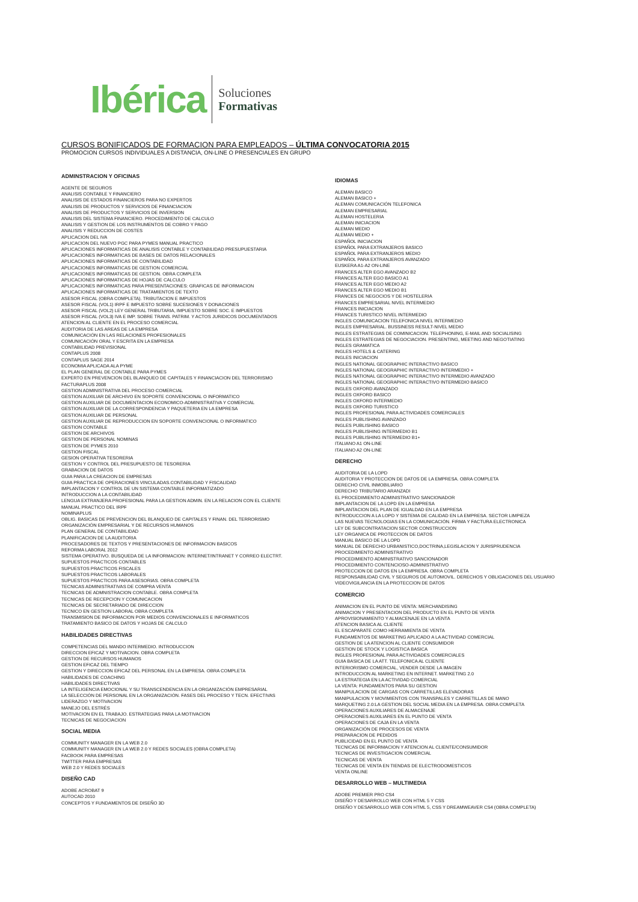Ibérica
Soluciones
Formativas
CURSOS BONIFICADOS DE FORMACION PARA EMPLEADOS – ÚLTIMA CONVOCATORIA 2015
PROMOCION CURSOS INDIVIDUALES A DISTANCIA, ON-LINE O PRESENCIALES EN GRUPO
ADMINSTRACION Y OFICINAS
AGENTE DE SEGUROS
ANALISIS CONTABLE Y FINANCIERO
ANALISIS DE ESTADOS FINANCIEROS PARA NO EXPERTOS
ANALISIS DE PRODUCTOS Y SERVICIOS DE FINANCIACION
ANALISIS DE PRODUCTOS Y SERVICIOS DE INVERSION
ANALISIS DEL SISTEMA FINANCIERO. PROCEDIMIENTO DE CALCULO
ANALISIS Y GESTION DE LOS INSTRUMENTOS DE COBRO Y PAGO
ANALISIS Y REDUCCION DE COSTES
APLICACION DEL IVA
APLICACION DEL NUEVO PGC PARA PYMES MANUAL PRACTICO
APLICACIONES INFORMATICAS DE ANALISIS CONTABLE Y CONTABILIDAD PRESUPUESTARIA
APLICACIONES INFORMATICAS DE BASES DE DATOS RELACIONALES
APLICACIONES INFORMATICAS DE CONTABILIDAD
APLICACIONES INFORMATICAS DE GESTION COMERCIAL
APLICACIONES INFORMATICAS DE GESTION. OBRA COMPLETA
APLICACIONES INFORMATICAS DE HOJAS DE CALCULO
APLICACIONES INFORMATICAS PARA PRESENTACIONES: GRAFICAS DE INFORMACION
APLICACIONES INFORMATICAS DE TRATAMIENTOS DE TEXTO
ASESOR FISCAL (OBRA COMPLETA). TRIBUTACION E IMPUESTOS
ASESOR FISCAL (VOL1) IRPF E IMPUESTO SOBRE SUCESIONES Y DONACIONES
ASESOR FISCAL (VOL2) LEY GENERAL TRIBUTARIA, IMPUESTO SOBRE SOC. E IMPUESTOS
ASESOR FISCAL (VOL3) IVA E IMP. SOBRE TRANS. PATRIM. Y ACTOS JURIDICOS DOCUMENTADOS
ATENCION AL CLIENTE EN EL PROCESO COMERCIAL
AUDITORIA DE LAS AREAS DE LA EMPRESA
COMUNICACIÓN EN LAS RELACIONES PROFESIONALES
COMUNICACIÓN ORAL Y ESCRITA EN LA EMPRESA
CONTABILIDAD PREVISIONAL
CONTAPLUS 2008
CONTAPLUS SAGE 2014
ECONOMIA APLICADA ALA PYME
EL PLAN GENERAL DE CONTABLE PARA PYMES
EXPERTO EN PREVENCION DEL BLANQUEO DE CAPITALES Y FINANCIACION DEL TERRORISMO
FACTURAPLUS 2008
GESTION ADMINISTRATIVA DEL PROCESO COMERCIAL
GESTION AUXILIAR DE ARCHIVO EN SOPORTE CONVENCIONAL O INFORMATICO
GESTION AUXILIAR DE DOCUMENTACION ECONOMICO-ADMINISTRATIVA Y COMERCIAL
GESTION AUXILIAR DE LA CORRESPONDENCIA Y PAQUETERIA EN LA EMPRESA
GESTION AUXILIAR DE PERSONAL
GESTION AUXILIAR DE REPRODUCCION EN SOPORTE CONVENCIONAL O INFORMATICO
GESTION CONTABLE
GESTION DE ARCHIVOS
GESTION DE PERSONAL NOMINAS
GESTION DE PYMES 2010
GESTION FISCAL
GESION OPERATIVA TESORERIA
GESTION Y CONTROL DEL PRESUPUESTO DE TESORERIA
GRABACION DE DATOS
GUIA PARA LA CREACION DE EMPRESAS
GUIA PRACTICA DE OPERACIONES VINCULADAS.CONTABILIDAD Y FISCALIDAD
IMPLANTACION Y CONTROL DE UN SISTEMA CONTABLE INFORMATIZADO
INTRODUCCION A LA CONTABILIDAD
LENGUA EXTRANJERA PROFESIONAL PARA LA GESTION ADMIN. EN LA RELACION CON EL CLIENTE
MANUAL PRACTICO DEL IRPF
NOMINAPLUS
OBLIG. BASICAS DE PREVENCION DEL BLANQUEO DE CAPITALES Y FINAN. DEL TERRORISMO
ORGANIZACIÓN EMPRESARIAL Y DE RECURSOS HUMANOS
PLAN GENERAL DE CONTABILIDAD
PLANIFICACION DE LA AUDITORIA
PROCESADORES DE TEXTOS Y PRESENTACIONES DE INFORMACION BASICOS
REFORMA LABORAL 2012
SISTEMA OPERATIVO. BUSQUEDA DE LA INFORMACION: INTERNET/INTRANET Y CORREO ELECTRT.
SUPUESTOS PRACTICOS CONTABLES
SUPUESTOS PRACTICOS FISCALES
SUPUESTOS PRACTICOS LABORALES
SUPUESTOS PRACTICOS PARA ASESORIAS. OBRA COMPLETA
TECNICAS ADMINISTRATIVAS DE COMPRA VENTA
TECNICAS DE ADMNISTRACION CONTABLE. OBRA COMPLETA
TECNICAS DE RECEPCION Y COMUNICACION
TECNICAS DE SECRETARIADO DE DIRECCION
TECNICO EN GESTION LABORAL OBRA COMPLETA
TRANSMISION DE INFORMACION POR MEDIOS CONVENCIONALES E INFORMATICOS
TRATAMIENTO BASICO DE DATOS Y HOJAS DE CALCULO
HABILIDADES DIRECTIVAS
COMPETENCIAS DEL MANDO INTERMEDIO. INTRODUCCION
DIRECCION EFICAZ Y MOTIVACION. OBRA COMPLETA
GESTION DE RECURSOS HUMANOS
GESTION EFICAZ DEL TIEMPO
GESTION Y DIRECCION EFICAZ DEL PERSONAL EN LA EMPRESA. OBRA COMPLETA
HABILIDADES DE COACHING
HABILIDADES DIRECTIVAS
LA INTELIGENCIA EMOCIONAL Y SU TRANSCENDENCIA EN LA ORGANIZACIÓN EMPRESARIAL
LA SELECCIÓN DE PERSONAL EN LA ORGANIZACIÓN. FASES DEL PROCESO Y TECN. EFECTIVAS
LIDERAZGO Y MOTIVACION
MANEJO DEL ESTRÉS
MOTIVACION EN EL TRABAJO. ESTRATEGIAS PARA LA MOTIVACION
TECNICAS DE NEGOCIACION
SOCIAL MEDIA
COMMUNITY MANAGER EN LA WEB 2.0
COMMUNITY MANAGER EN LA WEB 2.0 Y REDES SOCIALES (OBRA COMPLETA)
FACBOOK PARA EMPRESAS
TWITTER PARA EMPRESAS
WEB 2.0 Y REDES SOCIALES
DISEÑO CAD
ADOBE ACROBAT 9
AUTOCAD 2010
CONCEPTOS Y FUNDAMENTOS DE DISEÑO 3D
IDIOMAS
ALEMAN BASICO
ALEMAN BASICO +
ALEMAN COMUNICACIÓN TELEFONICA
ALEMAN EMPRESARIAL
ALEMAN HOSTELERIA
ALEMAN INICIACION
ALEMAN MEDIO
ALEMAN MEDIO +
ESPAÑOL INICIACION
ESPAÑOL PARA EXTRANJEROS BASICO
ESPAÑOL PARA EXTRANJEROS MEDIO
ESPAÑOL PARA EXTRANJEROS AVANZADO
EUSKERA A1-A2 ON-LINE
FRANCES ALTER EGO AVANZADO B2
FRANCES ALTER EGO BASICO A1
FRANCES ALTER EGO MEDIO A2
FRANCES ALTER EGO MEDIO B1
FRANCES DE NEGOCIOS Y DE HOSTELERIA
FRANCES EMPRESARIAL NIVEL INTERMEDIO
FRANCES INICIACION
FRANCES TURISTICO NIVEL INTERMEDIO
INGLES COMUNICACION TELEFONICA NIVEL INTERMEDIO
INGLES EMPRESARIAL. BUSSINESS RESULT-NIVEL MEDIO
INGLES ESTRATEGIAS DE COMINICACION. TELEPHONING, E-MAIL AND SOCIALISING
INGLES ESTRATEGIAS DE NEGOCIACION. PRESENTING, MEETING AND NEGOTIATING
INGLES GRAMATICA
INGLES HOTELS & CATERING
INGLES INICIACION
INGLES NATIONAL GEOGRAPHIC INTERACTIVO BASICO
INGLES NATIONAL GEOGRAPHIC INTERACTIVO INTERMEDIO +
INGLES NATIONAL GEOGRAPHIC INTERACTIVO INTERMEDIO AVANZADO
INGLES NATIONAL GEOGRAPHIC INTERACTIVO INTERMEDIO BASICO
INGLES OXFORD AVANZADO
INGLES OXFORD BASICO
INGLES OXFORD INTERMEDIO
INGLES OXFORD TURISTICO
INGLES PROFESIONAL PARA ACTIVIDADES COMERCIALES
INGLES PUBLISHING AVANZADO
INGLES PUBLISHING BASICO
INGLES PUBLISHING INTERMEDIO B1
INGLES PUBLISHING INTERMEDIO B1+
ITALIANO A1 ON-LINE
ITALIANO A2 ON-LINE
DERECHO
AUDITORIA DE LA LOPD
AUDITORIA Y PROTECCION DE DATOS DE LA EMPRESA. OBRA COMPLETA
DERECHO CIVIL INMOBILIARIO
DERECHO TRIBUTARIO ARANZADI
EL PROCEDIMIENTO ADMINISTRATIVO SANCIONADOR
IMPLANTACION DE LA LOPD EN LA EMPRESA
IMPLANTACION DEL PLAN DE IGUALDAD EN LA EMPRESA
INTRODUCCION A LA LOPD Y SISTEMA DE CALIDAD EN LA EMPRESA. SECTOR LIMPIEZA
LAS NUEVAS TECNOLOGIAS EN LA COMUNICACIÓN. FIRMA Y FACTURA ELECTRONICA
LEY DE SUBCONTRATACION SECTOR CONSTRUCCION
LEY ORGANICA DE PROTECCION DE DATOS
MANUAL BASICO DE LA LOPD
MANUAL DE DERECHO URBANISTICO,DOCTRINA,LEGISLACION Y JURISPRUDENCIA
PROCEDIMIENTO ADMINISTRATIVO
PROCEDIMIENTO ADMINISTRATIVO SANCIONADOR
PROCEDIMIENTO CONTENCIOSO-ADMINISTRATIVO
PROTECCION DE DATOS EN LA EMPRESA. OBRA COMPLETA
RESPONSABILIDAD CIVIL Y SEGUROS DE AUTOMOVIL. DERECHOS Y OBLIGACIONES DEL USUARIO
VIDEOVIGILANCIA EN LA PROTECCION DE DATOS
COMERCIO
ANIMACION EN EL PUNTO DE VENTA: MERCHANDISING
ANIMACION Y PRESENTACION DEL PRODUCTO EN EL PUNTO DE VENTA
APROVISIONAMIENTO Y ALMACENAJE EN LA VENTA
ATENCION BASICA AL CLIENTE
EL ESCAPARATE COMO HERRAMIENTA DE VENTA
FUNDAMENTOS DE MARKETING APLICADO A LA ACTIVIDAD COMERCIAL
GESTION DE LA ATENCION AL CLIENTE CONSUMIDOR
GESTION DE STOCK Y LOGISTICA BASICA
INGLES PROFESIONAL PARA ACTIVIDADES COMERCIALES
GUIA BASICA DE LA ATT. TELEFONICA AL CLIENTE
INTERIORISMO COMERCIAL, VENDER DESDE LA IMAGEN
INTRODUCCION AL MARKETING EN INTERNET. MARKETING 2.0
LA ESTRATEGIA EN LA ACTIVIDAD COMERCIAL
LA VENTA: FUNDAMENTOS PARA SU GESTION
MANIPULACION DE CARGAS CON CARRETILLAS ELEVADORAS
MANIPULACION Y MOVIMIENTOS CON TRANSPALES Y CARRETILLAS DE MANO
MARQUETING 2.0:LA GESTION DEL SOCIAL MEDIA EN LA EMPRESA. OBRA COMPLETA
OPERACIONES AUXILIARES DE ALMACENAJE
OPERACIONES AUXILIARES EN EL PUNTO DE VENTA
OPERACIONES DE CAJA EN LA VENTA
ORGANIZACIÓN DE PROCESOS DE VENTA
PREPARACION DE PEDIDOS
PUBLICIDAD EN EL PUNTO DE VENTA
TECNICAS DE INFORMACION Y ATENCION AL CLIENTE/CONSUMIDOR
TECNICAS DE INVESTIGACION COMERCIAL
TECNICAS DE VENTA
TECNICAS DE VENTA EN TIENDAS DE ELECTRODOMESTICOS
VENTA ONLINE
DESARROLLO WEB – MULTIMEDIA
ADOBE PREMIER PRO CS4
DISEÑO Y DESARROLLO WEB CON HTML 5 Y CSS
DISEÑO Y DESARROLLO WEB CON HTML 5, CSS Y DREAMWEAVER CS4 (OBRA COMPLETA)